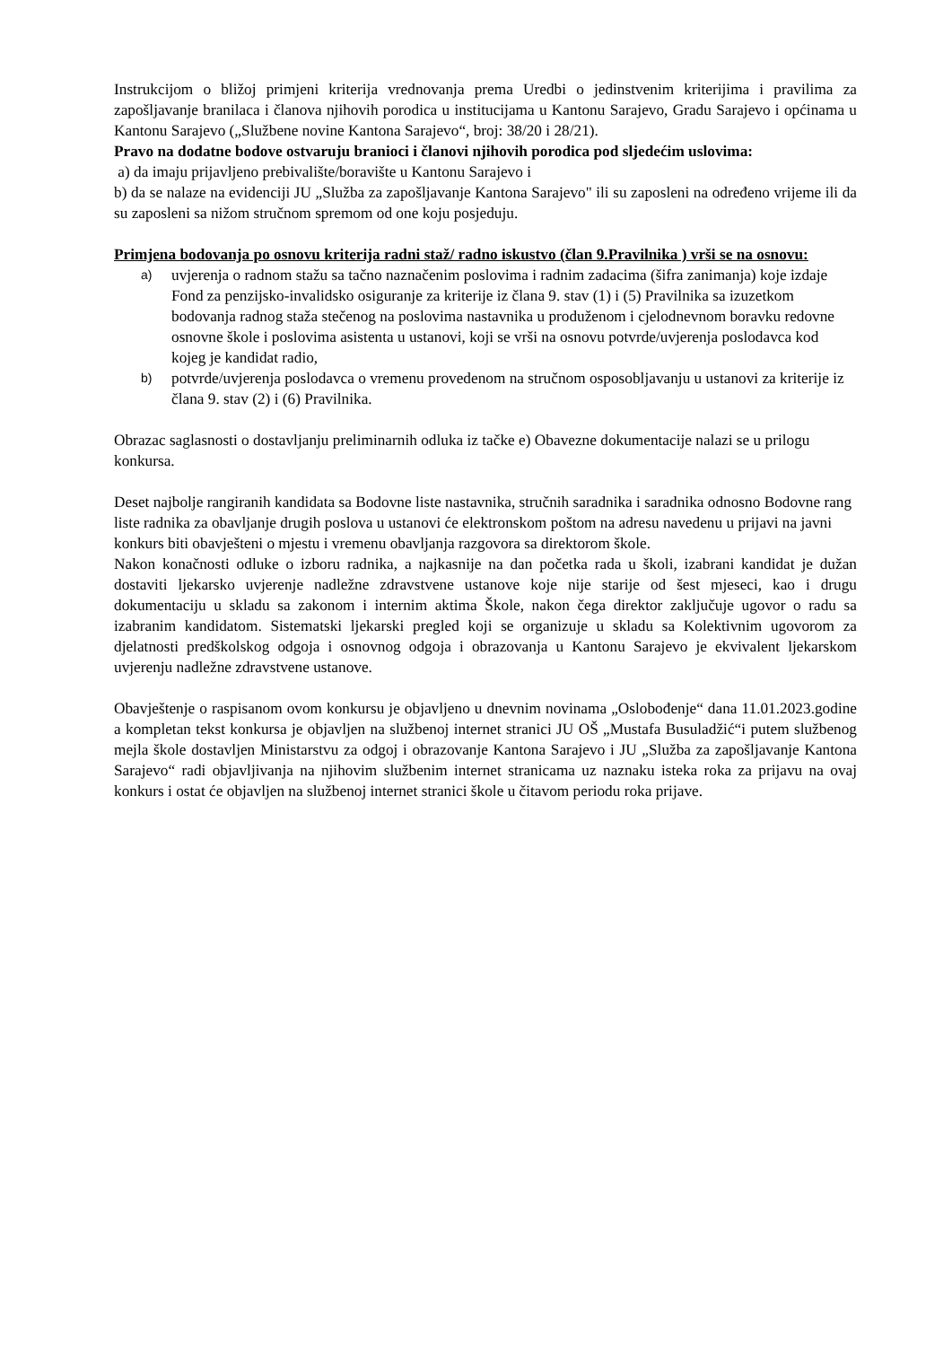Instrukcijom o bližoj primjeni kriterija vrednovanja prema Uredbi o jedinstvenim kriterijima i pravilima za zapošljavanje branilaca i članova njihovih porodica u institucijama u Kantonu Sarajevo, Gradu Sarajevo i općinama u Kantonu Sarajevo („Službene novine Kantona Sarajevo“, broj: 38/20 i 28/21).
Pravo na dodatne bodove ostvaruju branioci i članovi njihovih porodica pod sljedećim uslovima:
a) da imaju prijavljeno prebivalište/boravište u Kantonu Sarajevo i
b) da se nalaze na evidenciji JU „Služba za zapošljavanje Kantona Sarajevo" ili su zaposleni na određeno vrijeme ili da su zaposleni sa nižom stručnom spremom od one koju posjeduju.
Primjena bodovanja po osnovu kriterija radni staž/ radno iskustvo (član 9.Pravilnika ) vrši se na osnovu:
a) uvjerenja o radnom stažu sa tačno naznačenim poslovima i radnim zadacima (šifra zanimanja) koje izdaje Fond za penzijsko-invalidsko osiguranje za kriterije iz člana 9. stav (1) i (5) Pravilnika sa izuzetkom bodovanja radnog staža stečenog na poslovima nastavnika u produženom i cjelodnevnom boravku redovne osnovne škole i poslovima asistenta u ustanovi, koji se vrši na osnovu potvrde/uvjerenja poslodavca kod kojeg je kandidat radio,
b) potvrde/uvjerenja poslodavca o vremenu provedenom na stručnom osposobljavanju u ustanovi za kriterije iz člana 9. stav (2) i (6) Pravilnika.
Obrazac saglasnosti o dostavljanju preliminarnih odluka iz tačke e) Obavezne dokumentacije nalazi se u prilogu konkursa.
Deset najbolje rangiranih kandidata sa Bodovne liste nastavnika, stručnih saradnika i saradnika odnosno Bodovne rang liste radnika za obavljanje drugih poslova u ustanovi će elektronskom poštom na adresu navedenu u prijavi na javni konkurs biti obavješteni o mjestu i vremenu obavljanja razgovora sa direktorom škole.
Nakon konačnosti odluke o izboru radnika, a najkasnije na dan početka rada u školi, izabrani kandidat je dužan dostaviti ljekarsko uvjerenje nadležne zdravstvene ustanove koje nije starije od šest mjeseci, kao i drugu dokumentaciju u skladu sa zakonom i internim aktima Škole, nakon čega direktor zaključuje ugovor o radu sa izabranim kandidatom. Sistematski ljekarski pregled koji se organizuje u skladu sa Kolektivnim ugovorom za djelatnosti predškolskog odgoja i osnovnog odgoja i obrazovanja u Kantonu Sarajevo je ekvivalent ljekarskom uvjerenju nadležne zdravstvene ustanove.
Obavještenje o raspisanom ovom konkursu je objavljeno u dnevnim novinama „Oslobođenje“ dana 11.01.2023.godine a kompletan tekst konkursa je objavljen na službenoj internet stranici JU OŠ „Mustafa Busuladžić“i putem službenog mejla škole dostavljen Ministarstvu za odgoj i obrazovanje Kantona Sarajevo i JU „Služba za zapošljavanje Kantona Sarajevo“ radi objavljivanja na njihovim službenim internet stranicama uz naznaku isteka roka za prijavu na ovaj konkurs i ostat će objavljen na službenoj internet stranici škole u čitavom periodu roka prijave.